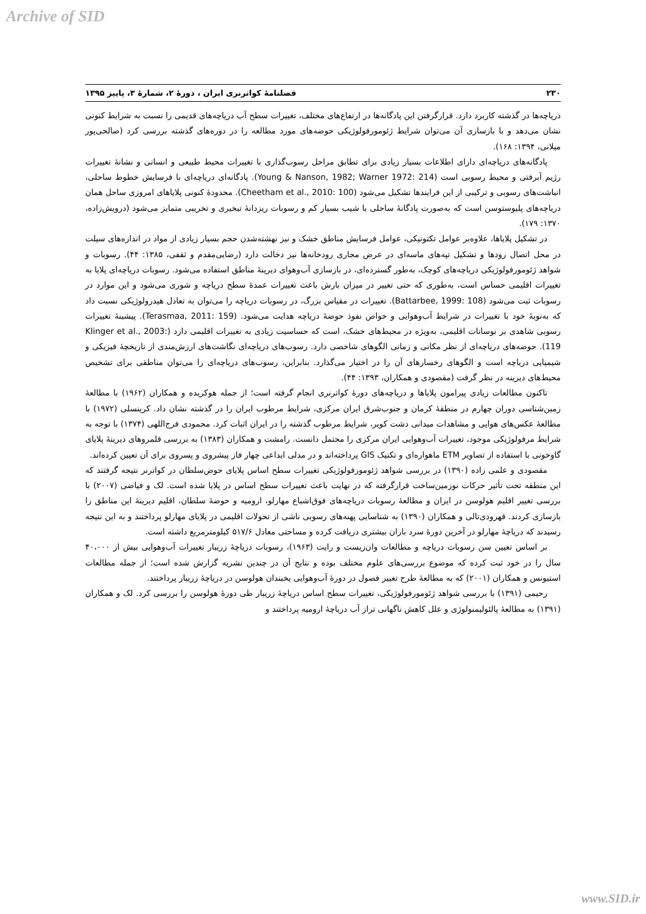Archive of SID
۲۳۰ فصلنامۀ کواترنری ایران ، دورۀ ۲، شمارۀ ۳، پاییز ۱۳۹۵
دریاچه‌ها در گذشته کاربرد دارد. قرارگرفتن این پادگانه‌ها در ارتفاع‌های مختلف، تغییرات سطح آب دریاچه‌های قدیمی را نسبت به شرایط کنونی نشان می‌دهد و با بازسازی آن می‌توان شرایط ژئومورفولوژیکی حوضه‌های مورد مطالعه را در دوره‌های گذشته بررسی کرد (صالحی‌پور میلانی، ۱۳۹۴: ۱۶۸).
پادگانه‌های دریاچه‌ای دارای اطلاعات بسیار زیادی برای تطابق مراحل رسوب‌گذاری با تغییرات محیط طبیعی و انسانی و نشانۀ تغییرات رژیم آبرفتی و محیط رسوبی است (Young & Nanson, 1982; Warner 1972: 214). پادگانه‌ای دریاچه‌ای با فرسایش خطوط ساحلی، انباشت‌های رسوبی و ترکیبی از این فرایندها تشکیل می‌شود (Cheetham et al., 2010: 100). محدودۀ کنونی پلایاهای امروزی ساحل همان دریاچه‌های پلیوستوسن است که به‌صورت پادگانۀ ساحلی با شیب بسیار کم و رسوبات ریزدانۀ تبخیری و تخریبی متمایز می‌شود (درویش‌زاده، ۱۳۷۰: ۱۷۹).
در تشکیل پلایاها، علاوه‌بر عوامل تکتونیکی، عوامل فرسایش مناطق خشک و نیز نهشته‌شدن حجم بسیار زیادی از مواد در اندازه‌های سیلت در محل اتصال رودها و تشکیل تپه‌های ماسه‌ای در عرض مجاری رودخانه‌ها نیز دخالت دارد (رضایی‌مقدم و ثقفی، ۱۳۸۵: ۴۴). رسوبات و شواهد ژئومورفولوژیکی دریاچه‌های کوچک، به‌طور گسترده‌ای، در بازسازی آب‌وهوای دیرینۀ مناطق استفاده می‌شود. رسوبات دریاچه‌ای پلایا به تغییرات اقلیمی حساس است، به‌طوری که حتی تغییر در میزان بارش باعث تغییرات عمدۀ سطح دریاچه و شوری می‌شود و این موارد در رسوبات ثبت می‌شود (Battarbee, 1999: 108). تغییرات در مقیاس بزرگ، در رسوبات دریاچه را می‌توان به تعادل هیدرولوژیکی نسبت داد که به‌نوبۀ خود با تغییرات در شرایط آب‌وهوایی و خواص نفوذ حوضۀ دریاچه هدایت می‌شود. (Terasmaa, 2011: 159). پیشینۀ تغییرات رسوبی شاهدی بر نوسانات اقلیمی، به‌ویژه در محیط‌های خشک، است که حساسیت زیادی به تغییرات اقلیمی دارد (Klinger et al., 2003: 119). حوضه‌های دریاچه‌ای از نظر مکانی و زمانی الگوهای شاخصی دارد. رسوب‌های دریاچه‌ای نگاشت‌های ارزش‌مندی از تاریخچۀ فیزیکی و شیمیایی دریاچه است و الگوهای رخسارهای آن را در اختیار می‌گذارد. بنابراین، رسوب‌های دریاچه‌ای را می‌توان مناطقی برای تشخیص محیط‌های دیرینه در نظر گرفت (مقصودی و همکاران، ۱۳۹۳: ۴۴).
تاکنون مطالعات زیادی پیرامون پلایاها و دریاچه‌های دورۀ کواترنری انجام گرفته است؛ از جمله هوکریده و همکاران (۱۹۶۲) با مطالعۀ زمین‌شناسی دوران چهارم در منطقۀ کرمان و جنوب‌شرق ایران مرکزی، شرایط مرطوب ایران را در گذشته نشان داد. کرینسلی (۱۹۷۲) با مطالعۀ عکس‌های هوایی و مشاهدات میدانی دشت کویر، شرایط مرطوب گذشته را در ایران اثبات کرد. محمودی فرج‌اللهی (۱۳۷۴) با توجه به شرایط مرفولوژیکی موجود، تغییرات آب‌وهوایی ایران مرکزی را محتمل دانست. رامشت و همکاران (۱۳۸۳) به بررسی قلمروهای دیرینۀ پلایای گاوخونی با استفاده از تصاویر ETM ماهواره‌ای و تکنیک GIS پرداخته‌اند و در مدلی ابداعی چهار فاز پیشروی و پسروی برای آن تعیین کرده‌اند.
مقصودی و علمی زاده (۱۳۹۰) در بررسی شواهد ژئومورفولوژیکی تغییرات سطح اساس پلایای حوض‌سلطان در کواترنر نتیجه گرفتند که این منطقه تحت تأثیر حرکات نوزمین‌ساخت قرارگرفته که در نهایت باعث تغییرات سطح اساس در پلایا شده است. لک و فیاضی (۲۰۰۷) با بررسی تغییر اقلیم هولوسن در ایران و مطالعۀ رسوبات دریاچه‌های فوق‌اشباع مهارلو، ارومیه و حوضۀ سلطان، اقلیم دیرینۀ این مناطق را بازسازی کردند. قهرودی‌تالی و همکاران (۱۳۹۰) به شناسایی پهنه‌های رسوبی ناشی از تحولات اقلیمی در پلایای مهارلو پرداختند و به این نتیجه رسیدند که دریاچۀ مهارلو در آخرین دورۀ سرد باران بیشتری دریافت کرده و مساحتی معادل ۵۱۷/۶ کیلومترمربع داشته است.
بر اساس تعیین سن رسوبات دریاچه و مطالعات وان‌زیست و رایت (۱۹۶۳)، رسوبات دریاچۀ زریبار تغییرات آب‌وهوایی بیش از ۴۰،۰۰۰ سال را در خود ثبت کرده که موضوع بررسی‌های علوم مختلف بوده و نتایج آن در چندین نشریه گزارش شده است؛ از جمله مطالعات استیونس و همکاران (۲۰۰۱) که به مطالعۀ طرح تغییر فصول در دورۀ آب‌وهوایی یخبندان هولوسن در دریاچۀ زریبار پرداختند.
رحیمی (۱۳۹۱) با بررسی شواهد ژئومورفولوژیکی، تغییرات سطح اساس دریاچۀ زریبار طی دورۀ هولوسن را بررسی کرد. لک و همکاران (۱۳۹۱) به مطالعۀ پالئولیمنولوژی و علل کاهش ناگهانی تراز آب دریاچۀ ارومیه پرداختند و
www.SID.ir